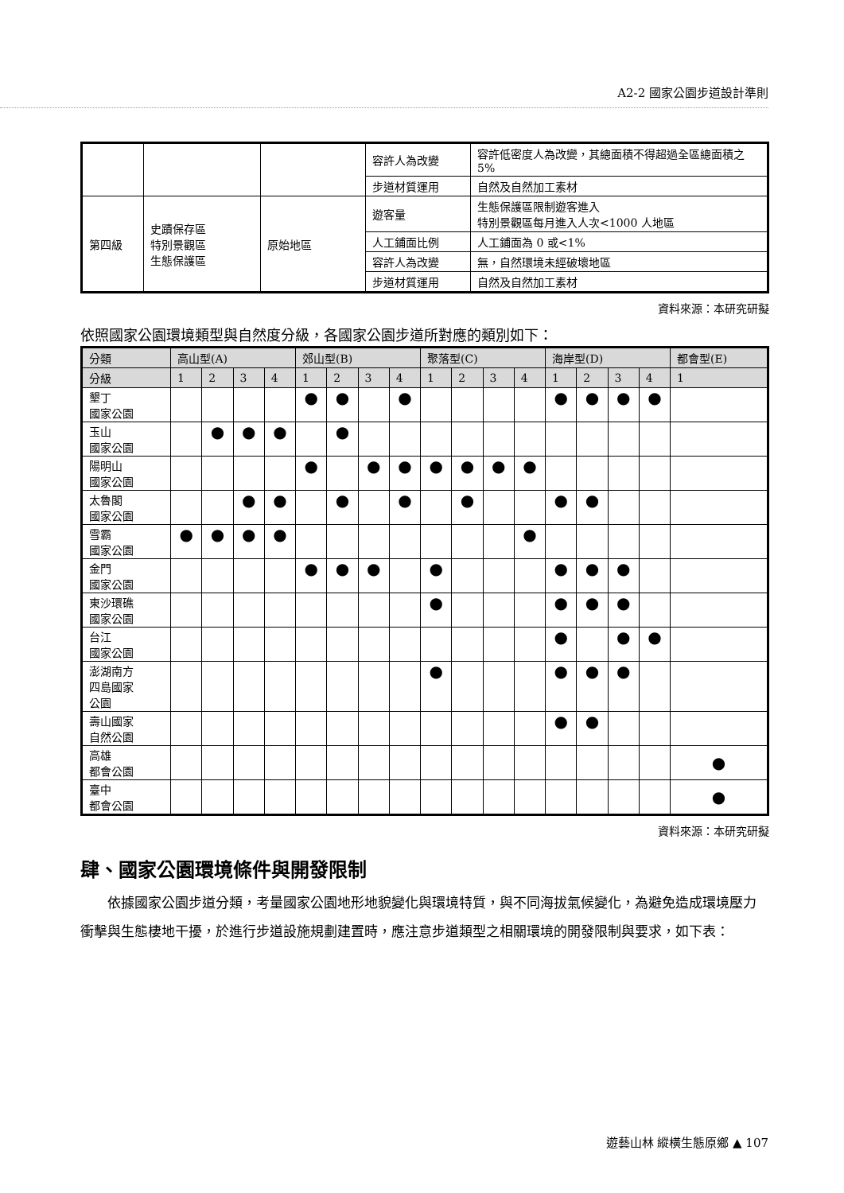A2-2 國家公園步道設計準則
| | | | 容許人為改變 | 容許低密度人為改變，其總面積不得超過全區總面積之 5% |
| | | | 步道材質運用 | 自然及自然加工素材 |
| 第四級 | 史蹟保存區 特別景觀區 生態保護區 | 原始地區 | 遊客量 | 生態保護區限制遊客進入 特別景觀區每月進入人次<1000 人地區 |
| | | | 人工鋪面比例 | 人工鋪面為 0 或<1% |
| | | | 容許人為改變 | 無，自然環境未經破壞地區 |
| | | | 步道材質運用 | 自然及自然加工素材 |
資料來源：本研究研擬
依照國家公園環境類型與自然度分級，各國家公園步道所對應的類別如下：
| 分類 | 高山型(A) | | | | 郊山型(B) | | | | 聚落型(C) | | | | 海岸型(D) | | | | 都會型(E) |
| --- | --- | --- | --- | --- | --- | --- | --- | --- | --- | --- | --- | --- | --- | --- | --- | --- | --- |
| 分級 | 1 | 2 | 3 | 4 | 1 | 2 | 3 | 4 | 1 | 2 | 3 | 4 | 1 | 2 | 3 | 4 | 1 |
| 墾丁 國家公園 | | | | | ● | ● | | ● | | | | | ● | ● | ● | ● | |
| 玉山 國家公園 | | ● | ● | ● | | ● | | | | | | | | | | | |
| 陽明山 國家公園 | | | | | ● | | ● | ● | ● | ● | ● | ● | | | | | |
| 太魯閣 國家公園 | | | ● | ● | | ● | | ● | | ● | | | ● | ● | | | |
| 雪霸 國家公園 | ● | ● | ● | ● | | | | | | | | ● | | | | | |
| 金門 國家公園 | | | | | ● | ● | ● | | ● | | | | ● | ● | ● | | |
| 東沙環礁 國家公園 | | | | | | | | | ● | | | | ● | ● | ● | | |
| 台江 國家公園 | | | | | | | | | | | | | ● | | ● | ● | |
| 澎湖南方 四島國家 公園 | | | | | | | | | ● | | | | ● | ● | ● | | |
| 壽山國家 自然公園 | | | | | | | | | | | | | ● | ● | | | |
| 高雄 都會公園 | | | | | | | | | | | | | | | | | ● |
| 臺中 都會公園 | | | | | | | | | | | | | | | | | ● |
資料來源：本研究研擬
肆、國家公園環境條件與開發限制
依據國家公園步道分類，考量國家公園地形地貌變化與環境特質，與不同海拔氣候變化，為避免造成環境壓力衝擊與生態棲地干擾，於進行步道設施規劃建置時，應注意步道類型之相關環境的開發限制與要求，如下表：
遊藝山林 縱橫生態原鄉 ▲ 107